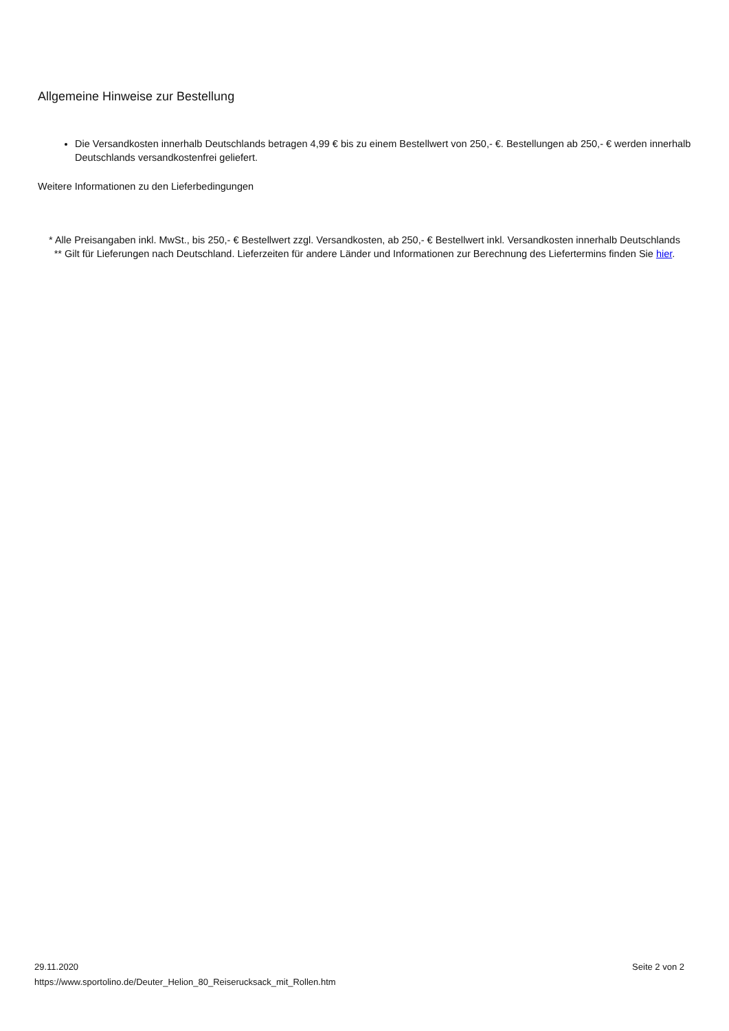Allgemeine Hinweise zur Bestellung
Die Versandkosten innerhalb Deutschlands betragen 4,99 € bis zu einem Bestellwert von 250,- €. Bestellungen ab 250,- € werden innerhalb Deutschlands versandkostenfrei geliefert.
Weitere Informationen zu den Lieferbedingungen
* Alle Preisangaben inkl. MwSt., bis 250,- € Bestellwert zzgl. Versandkosten, ab 250,- € Bestellwert inkl. Versandkosten innerhalb Deutschlands
** Gilt für Lieferungen nach Deutschland. Lieferzeiten für andere Länder und Informationen zur Berechnung des Liefertermins finden Sie hier.
29.11.2020
https://www.sportolino.de/Deuter_Helion_80_Reiserucksack_mit_Rollen.htm
Seite 2 von 2